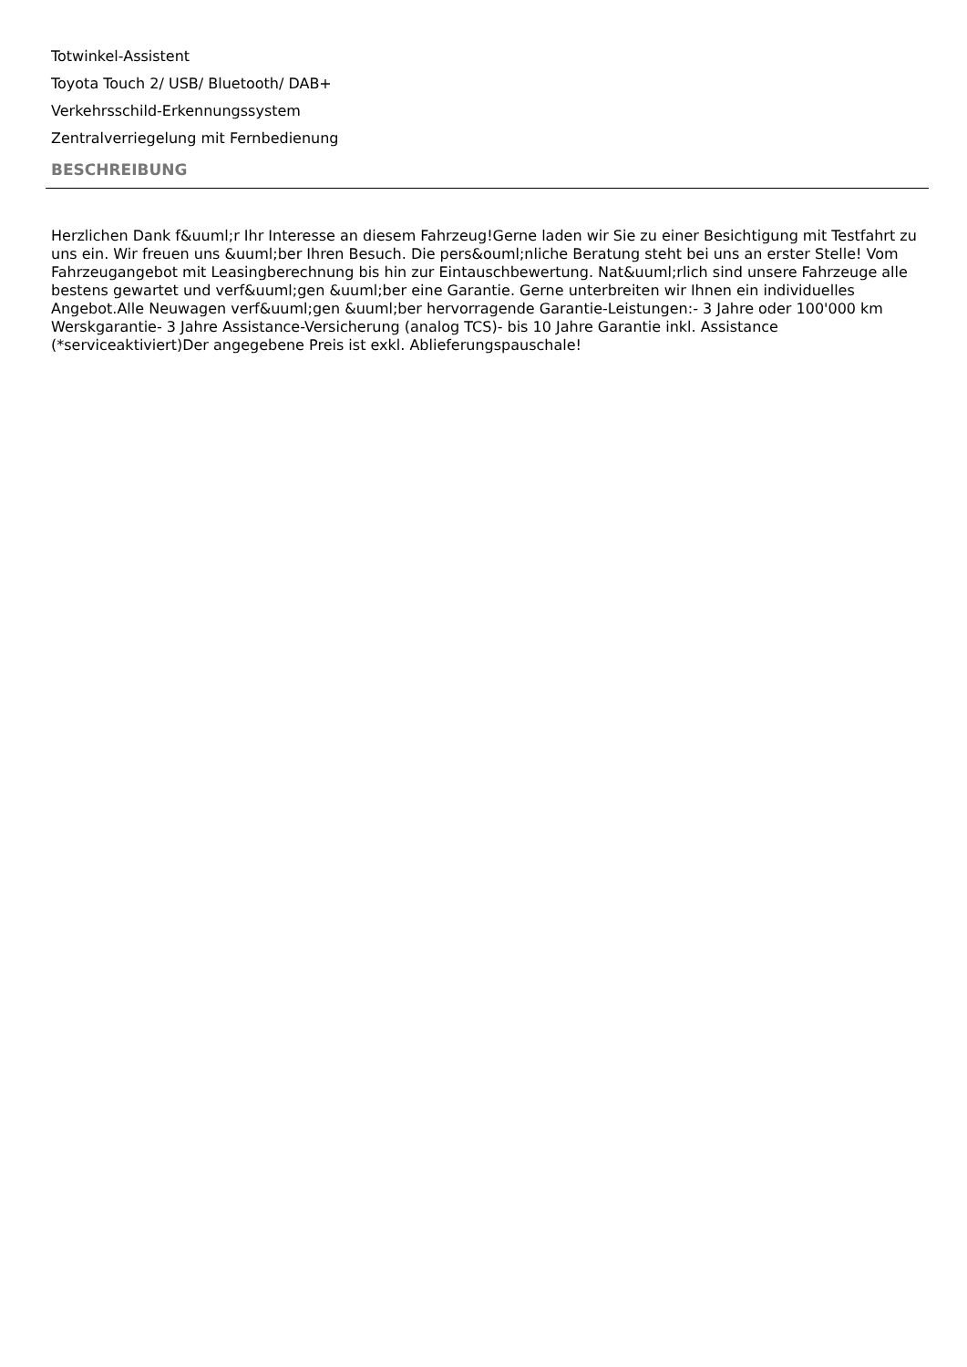Totwinkel-Assistent
Toyota Touch 2/ USB/ Bluetooth/ DAB+
Verkehrsschild-Erkennungssystem
Zentralverriegelung mit Fernbedienung
BESCHREIBUNG
Herzlichen Dank f&uuml;r Ihr Interesse an diesem Fahrzeug!Gerne laden wir Sie zu einer Besichtigung mit Testfahrt zu uns ein. Wir freuen uns &uuml;ber Ihren Besuch. Die pers&ouml;nliche Beratung steht bei uns an erster Stelle! Vom Fahrzeugangebot mit Leasingberechnung bis hin zur Eintauschbewertung. Nat&uuml;rlich sind unsere Fahrzeuge alle bestens gewartet und verf&uuml;gen &uuml;ber eine Garantie. Gerne unterbreiten wir Ihnen ein individuelles Angebot.Alle Neuwagen verf&uuml;gen &uuml;ber hervorragende Garantie-Leistungen:- 3 Jahre oder 100'000 km Werskgarantie- 3 Jahre Assistance-Versicherung (analog TCS)- bis 10 Jahre Garantie inkl. Assistance (*serviceaktiviert)Der angegebene Preis ist exkl. Ablieferungspauschale!